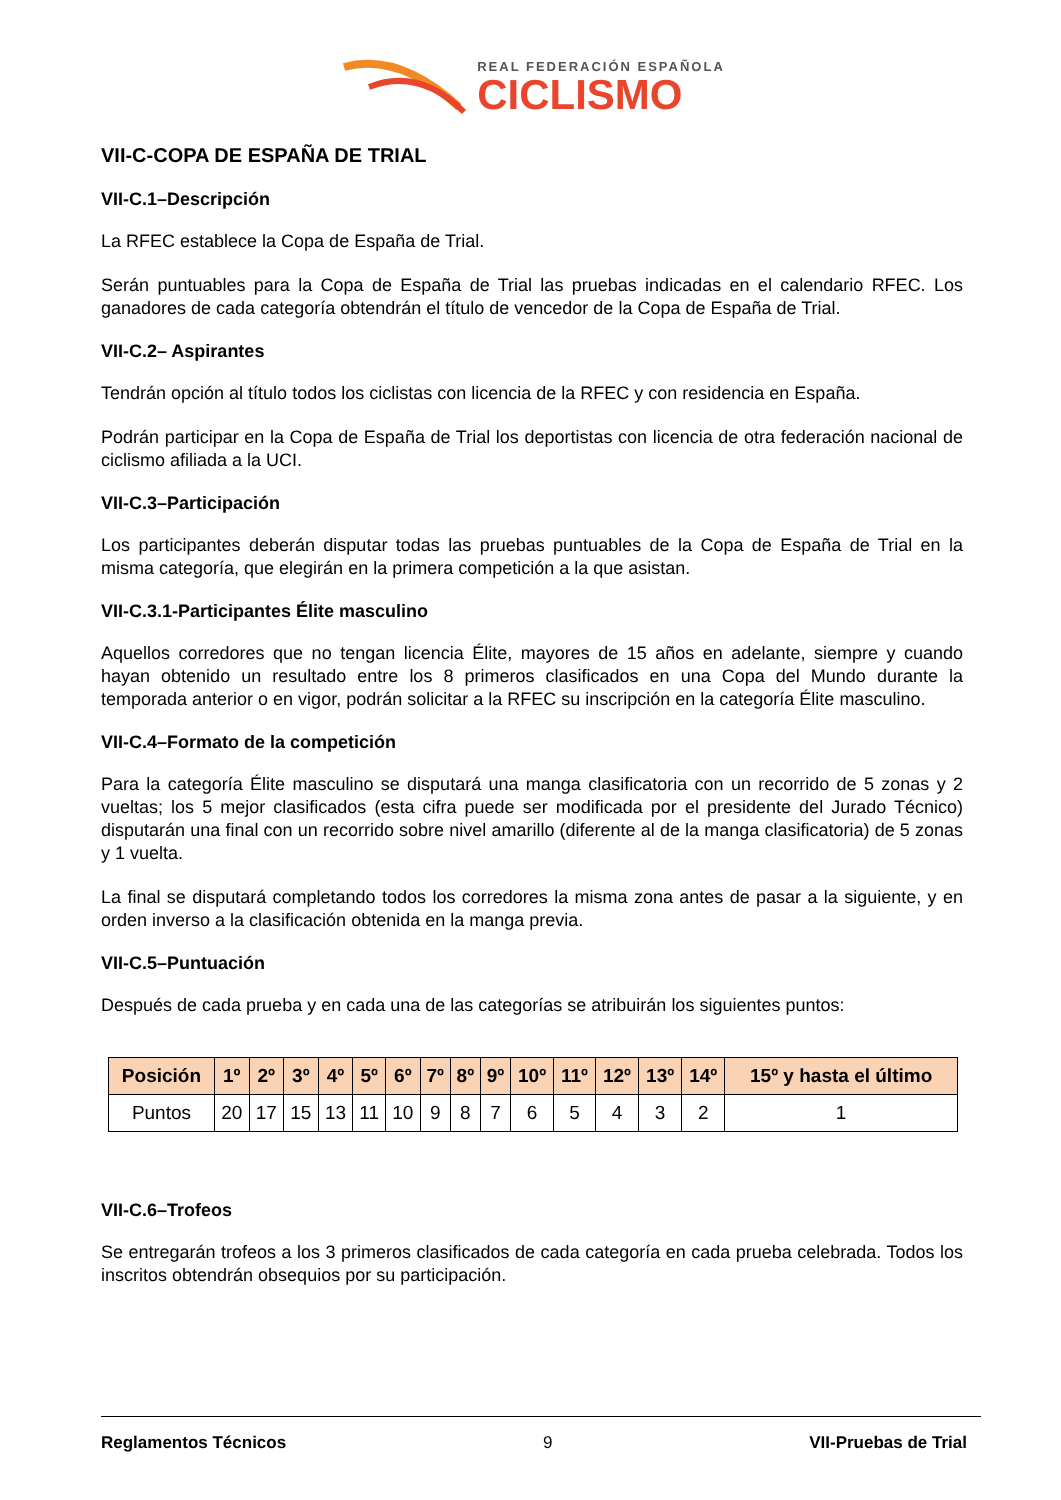REAL FEDERACIÓN ESPAÑOLA
CICLISMO
VII-C-COPA DE ESPAÑA DE TRIAL
VII-C.1–Descripción
La RFEC establece la Copa de España de Trial.
Serán puntuables para la Copa de España de Trial las pruebas indicadas en el calendario RFEC. Los ganadores de cada categoría obtendrán el título de vencedor de la Copa de España de Trial.
VII-C.2– Aspirantes
Tendrán opción al título todos los ciclistas con licencia de la RFEC y con residencia en España.
Podrán participar en la Copa de España de Trial los deportistas con licencia de otra federación nacional de ciclismo afiliada a la UCI.
VII-C.3–Participación
Los participantes deberán disputar todas las pruebas puntuables de la Copa de España de Trial en la misma categoría, que elegirán en la primera competición a la que asistan.
VII-C.3.1-Participantes Élite masculino
Aquellos corredores que no tengan licencia Élite, mayores de 15 años en adelante, siempre y cuando hayan obtenido un resultado entre los 8 primeros clasificados en una Copa del Mundo durante la temporada anterior o en vigor, podrán solicitar a la RFEC su inscripción en la categoría Élite masculino.
VII-C.4–Formato de la competición
Para la categoría Élite masculino se disputará una manga clasificatoria con un recorrido de 5 zonas y 2 vueltas; los 5 mejor clasificados (esta cifra puede ser modificada por el presidente del Jurado Técnico) disputarán una final con un recorrido sobre nivel amarillo (diferente al de la manga clasificatoria) de 5 zonas y 1 vuelta.
La final se disputará completando todos los corredores la misma zona antes de pasar a la siguiente, y en orden inverso a la clasificación obtenida en la manga previa.
VII-C.5–Puntuación
Después de cada prueba y en cada una de las categorías se atribuirán los siguientes puntos:
| Posición | 1º | 2º | 3º | 4º | 5º | 6º | 7º | 8º | 9º | 10º | 11º | 12º | 13º | 14º | 15º y hasta el último |
| --- | --- | --- | --- | --- | --- | --- | --- | --- | --- | --- | --- | --- | --- | --- | --- |
| Puntos | 20 | 17 | 15 | 13 | 11 | 10 | 9 | 8 | 7 | 6 | 5 | 4 | 3 | 2 | 1 |
VII-C.6–Trofeos
Se entregarán trofeos a los 3 primeros clasificados de cada categoría en cada prueba celebrada. Todos los inscritos obtendrán obsequios por su participación.
Reglamentos Técnicos 9 VII-Pruebas de Trial